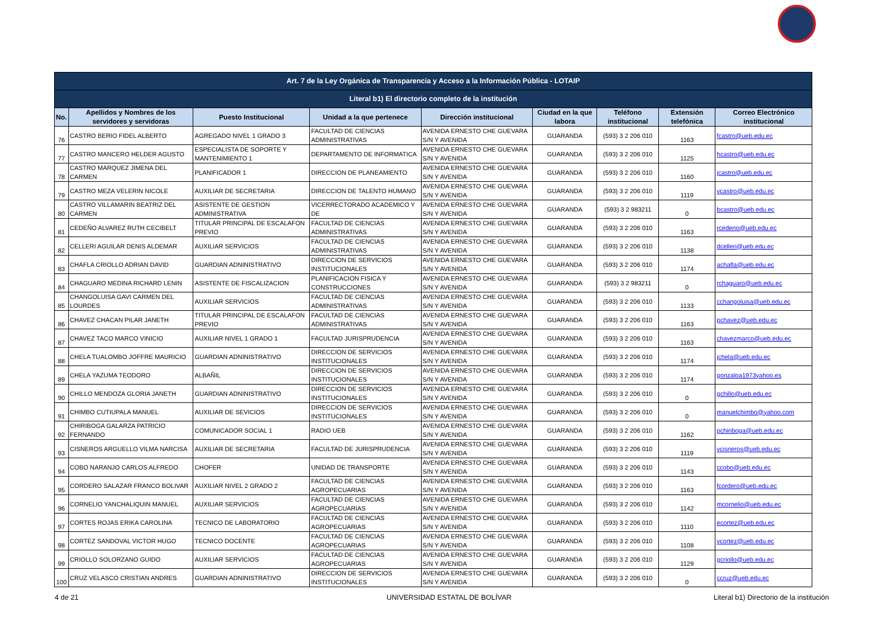| Art. 7 de la Ley Orgánica de Transparencia y Acceso a la Información Pública - LOTAIP | | | | | | | | |
| --- | --- | --- | --- | --- | --- | --- | --- | --- |
| Literal b1) El directorio completo de la institución | | | | | | | | |
| No. | Apellidos y Nombres de los servidores y servidoras | Puesto Institucional | Unidad a la que pertenece | Dirección institucional | Ciudad en la que labora | Teléfono institucional | Extensión telefónica | Correo Electrónico institucional |
| 76 | CASTRO BERIO FIDEL ALBERTO | AGREGADO NIVEL 1 GRADO 3 | FACULTAD DE CIENCIAS ADMINISTRATIVAS | AVENIDA ERNESTO CHE GUEVARA S/N Y AVENIDA | GUARANDA | (593) 3 2 206 010 | 1163 | fcastro@ueb.edu.ec |
| 77 | CASTRO MANCERO HELDER AGUSTO | ESPECIALISTA DE SOPORTE Y MANTENIMIENTO 1 | DEPARTAMENTO DE INFORMATICA | AVENIDA ERNESTO CHE GUEVARA S/N Y AVENIDA | GUARANDA | (593) 3 2 206 010 | 1125 | hcastro@ueb.edu.ec |
| 78 | CASTRO MARQUEZ JIMENA DEL CARMEN | PLANIFICADOR 1 | DIRECCION DE PLANEAMIENTO | AVENIDA ERNESTO CHE GUEVARA S/N Y AVENIDA | GUARANDA | (593) 3 2 206 010 | 1160 | jcastro@ueb.edu.ec |
| 79 | CASTRO MEZA VELERIN NICOLE | AUXILIAR DE SECRETARIA | DIRECCION DE TALENTO HUMANO | AVENIDA ERNESTO CHE GUEVARA S/N Y AVENIDA | GUARANDA | (593) 3 2 206 010 | 1119 | vcastro@ueb.edu.ec |
| 80 | CASTRO VILLAMARIN BEATRIZ DEL CARMEN | ASISTENTE DE GESTION ADMINISTRATIVA | VICERRECTORADO ACADEMICO Y DE | AVENIDA ERNESTO CHE GUEVARA S/N Y AVENIDA | GUARANDA | (593) 3 2 983211 | 0 | bcastro@ueb.edu.ec |
| 81 | CEDEÑO ALVAREZ RUTH CECIBELT | TITULAR PRINCIPAL DE ESCALAFON PREVIO | FACULTAD DE CIENCIAS ADMINISTRATIVAS | AVENIDA ERNESTO CHE GUEVARA S/N Y AVENIDA | GUARANDA | (593) 3 2 206 010 | 1163 | rcedeno@ueb.edu.ec |
| 82 | CELLERI AGUILAR DENIS ALDEMAR | AUXILIAR SERVICIOS | FACULTAD DE CIENCIAS ADMINISTRATIVAS | AVENIDA ERNESTO CHE GUEVARA S/N Y AVENIDA | GUARANDA | (593) 3 2 206 010 | 1138 | dcelleri@ueb.edu.ec |
| 83 | CHAFLA CRIOLLO ADRIAN DAVID | GUARDIAN ADNINISTRATIVO | DIRECCION DE SERVICIOS INSTITUCIONALES | AVENIDA ERNESTO CHE GUEVARA S/N Y AVENIDA | GUARANDA | (593) 3 2 206 010 | 1174 | achafla@ueb.edu.ec |
| 84 | CHAGUARO MEDINA RICHARD LENIN | ASISTENTE DE FISCALIZACION | PLANIFICACION FISICA Y CONSTRUCCIONES | AVENIDA ERNESTO CHE GUEVARA S/N Y AVENIDA | GUARANDA | (593) 3 2 983211 | 0 | rchaguaro@ueb.edu.ec |
| 85 | CHANGOLUISA GAVI CARMEN DEL LOURDES | AUXILIAR SERVICIOS | FACULTAD DE CIENCIAS ADMINISTRATIVAS | AVENIDA ERNESTO CHE GUEVARA S/N Y AVENIDA | GUARANDA | (593) 3 2 206 010 | 1133 | cchangoluisa@ueb.edu.ec |
| 86 | CHAVEZ CHACAN PILAR JANETH | TITULAR PRINCIPAL DE ESCALAFON PREVIO | FACULTAD DE CIENCIAS ADMINISTRATIVAS | AVENIDA ERNESTO CHE GUEVARA S/N Y AVENIDA | GUARANDA | (593) 3 2 206 010 | 1163 | pchavez@ueb.edu.ec |
| 87 | CHAVEZ TACO MARCO VINICIO | AUXILIAR NIVEL 1 GRADO 1 | FACULTAD JURISPRUDENCIA | AVENIDA ERNESTO CHE GUEVARA S/N Y AVENIDA | GUARANDA | (593) 3 2 206 010 | 1163 | chavezmarco@ueb.edu.ec |
| 88 | CHELA TUALOMBO JOFFRE MAURICIO | GUARDIAN ADNINISTRATIVO | DIRECCION DE SERVICIOS INSTITUCIONALES | AVENIDA ERNESTO CHE GUEVARA S/N Y AVENIDA | GUARANDA | (593) 3 2 206 010 | 1174 | jchela@ueb.edu.ec |
| 89 | CHELA YAZUMA TEODORO | ALBAÑIL | DIRECCION DE SERVICIOS INSTITUCIONALES | AVENIDA ERNESTO CHE GUEVARA S/N Y AVENIDA | GUARANDA | (593) 3 2 206 010 | 1174 | gonzaloa1973yahoo.es |
| 90 | CHILLO MENDOZA GLORIA JANETH | GUARDIAN ADNINISTRATIVO | DIRECCION DE SERVICIOS INSTITUCIONALES | AVENIDA ERNESTO CHE GUEVARA S/N Y AVENIDA | GUARANDA | (593) 3 2 206 010 | 0 | gchillo@ueb.edu.ec |
| 91 | CHIMBO CUTIUPALA MANUEL | AUXILIAR DE SEVICIOS | DIRECCION DE SERVICIOS INSTITUCIONALES | AVENIDA ERNESTO CHE GUEVARA S/N Y AVENIDA | GUARANDA | (593) 3 2 206 010 | 0 | manuelchimbo@yahoo.com |
| 92 | CHIRIBOGA GALARZA PATRICIO FERNANDO | COMUNICADOR SOCIAL 1 | RADIO UEB | AVENIDA ERNESTO CHE GUEVARA S/N Y AVENIDA | GUARANDA | (593) 3 2 206 010 | 1162 | pchiriboga@ueb.edu.ec |
| 93 | CISNEROS ARGUELLO VILMA NARCISA | AUXILIAR DE SECRETARIA | FACULTAD DE JURISPRUDENCIA | AVENIDA ERNESTO CHE GUEVARA S/N Y AVENIDA | GUARANDA | (593) 3 2 206 010 | 1119 | vcisneros@ueb.edu.ec |
| 94 | COBO NARANJO CARLOS ALFREDO | CHOFER | UNIDAD DE TRANSPORTE | AVENIDA ERNESTO CHE GUEVARA S/N Y AVENIDA | GUARANDA | (593) 3 2 206 010 | 1143 | ccobo@ueb.edu.ec |
| 95 | CORDERO SALAZAR FRANCO BOLIVAR | AUXILIAR NIVEL 2 GRADO 2 | FACULTAD DE CIENCIAS AGROPECUARIAS | AVENIDA ERNESTO CHE GUEVARA S/N Y AVENIDA | GUARANDA | (593) 3 2 206 010 | 1163 | fcordero@ueb.edu.ec |
| 96 | CORNELIO YANCHALIQUIN MANUEL | AUXILIAR SERVICIOS | FACULTAD DE CIENCIAS AGROPECUARIAS | AVENIDA ERNESTO CHE GUEVARA S/N Y AVENIDA | GUARANDA | (593) 3 2 206 010 | 1142 | mcornelio@ueb.edu.ec |
| 97 | CORTES ROJAS ERIKA CAROLINA | TECNICO DE LABORATORIO | FACULTAD DE CIENCIAS AGROPECUARIAS | AVENIDA ERNESTO CHE GUEVARA S/N Y AVENIDA | GUARANDA | (593) 3 2 206 010 | 1110 | ecortez@ueb.edu.ec |
| 98 | CORTEZ SANDOVAL VICTOR HUGO | TECNICO DOCENTE | FACULTAD DE CIENCIAS AGROPECUARIAS | AVENIDA ERNESTO CHE GUEVARA S/N Y AVENIDA | GUARANDA | (593) 3 2 206 010 | 1108 | vcortez@ueb.edu.ec |
| 99 | CRIOLLO SOLORZANO GUIDO | AUXILIAR SERVICIOS | FACULTAD DE CIENCIAS AGROPECUARIAS | AVENIDA ERNESTO CHE GUEVARA S/N Y AVENIDA | GUARANDA | (593) 3 2 206 010 | 1129 | gcriollo@ueb.edu.ec |
| 100 | CRUZ VELASCO CRISTIAN ANDRES | GUARDIAN ADNINISTRATIVO | DIRECCION DE SERVICIOS INSTITUCIONALES | AVENIDA ERNESTO CHE GUEVARA S/N Y AVENIDA | GUARANDA | (593) 3 2 206 010 | 0 | ccruz@ueb.edu.ec |
4 de 21 UNIVERSIDAD ESTATAL DE BOLÍVAR
Literal b1) Directorio de la institución